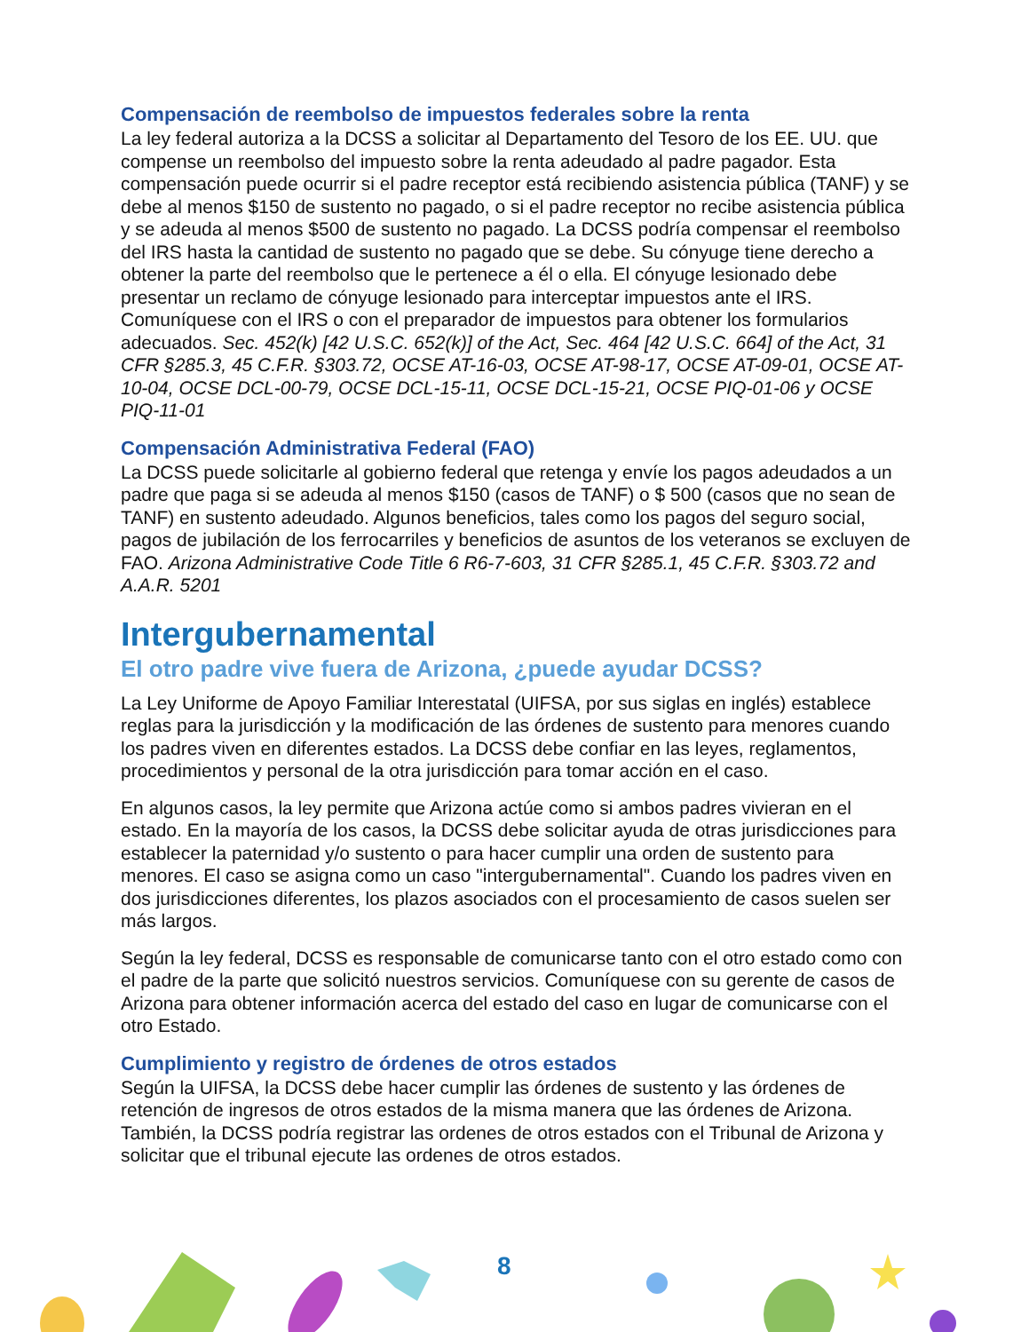Compensación de reembolso de impuestos federales sobre la renta
La ley federal autoriza a la DCSS a solicitar al Departamento del Tesoro de los EE. UU. que compense un reembolso del impuesto sobre la renta adeudado al padre pagador. Esta compensación puede ocurrir si el padre receptor está recibiendo asistencia pública (TANF) y se debe al menos $150 de sustento no pagado, o si el padre receptor no recibe asistencia pública y se adeuda al menos $500 de sustento no pagado. La DCSS podría compensar el reembolso del IRS hasta la cantidad de sustento no pagado que se debe. Su cónyuge tiene derecho a obtener la parte del reembolso que le pertenece a él o ella. El cónyuge lesionado debe presentar un reclamo de cónyuge lesionado para interceptar impuestos ante el IRS. Comuníquese con el IRS o con el preparador de impuestos para obtener los formularios adecuados. Sec. 452(k) [42 U.S.C. 652(k)] of the Act, Sec. 464 [42 U.S.C. 664] of the Act, 31 CFR §285.3, 45 C.F.R. §303.72, OCSE AT-16-03, OCSE AT-98-17, OCSE AT-09-01, OCSE AT-10-04, OCSE DCL-00-79, OCSE DCL-15-11, OCSE DCL-15-21, OCSE PIQ-01-06 y OCSE PIQ-11-01
Compensación Administrativa Federal (FAO)
La DCSS puede solicitarle al gobierno federal que retenga y envíe los pagos adeudados a un padre que paga si se adeuda al menos $150 (casos de TANF) o $ 500 (casos que no sean de TANF) en sustento adeudado. Algunos beneficios, tales como los pagos del seguro social, pagos de jubilación de los ferrocarriles y beneficios de asuntos de los veteranos se excluyen de FAO. Arizona Administrative Code Title 6 R6-7-603, 31 CFR §285.1, 45 C.F.R. §303.72 and A.A.R. 5201
Intergubernamental
El otro padre vive fuera de Arizona, ¿puede ayudar DCSS?
La Ley Uniforme de Apoyo Familiar Interestatal (UIFSA, por sus siglas en inglés) establece reglas para la jurisdicción y la modificación de las órdenes de sustento para menores cuando los padres viven en diferentes estados. La DCSS debe confiar en las leyes, reglamentos, procedimientos y personal de la otra jurisdicción para tomar acción en el caso.
En algunos casos, la ley permite que Arizona actúe como si ambos padres vivieran en el estado. En la mayoría de los casos, la DCSS debe solicitar ayuda de otras jurisdicciones para establecer la paternidad y/o sustento o para hacer cumplir una orden de sustento para menores. El caso se asigna como un caso "intergubernamental". Cuando los padres viven en dos jurisdicciones diferentes, los plazos asociados con el procesamiento de casos suelen ser más largos.
Según la ley federal, DCSS es responsable de comunicarse tanto con el otro estado como con el padre de la parte que solicitó nuestros servicios. Comuníquese con su gerente de casos de Arizona para obtener información acerca del estado del caso en lugar de comunicarse con el otro Estado.
Cumplimiento y registro de órdenes de otros estados
Según la UIFSA, la DCSS debe hacer cumplir las órdenes de sustento y las órdenes de retención de ingresos de otros estados de la misma manera que las órdenes de Arizona. También, la DCSS podría registrar las ordenes de otros estados con el Tribunal de Arizona y solicitar que el tribunal ejecute las ordenes de otros estados.
8